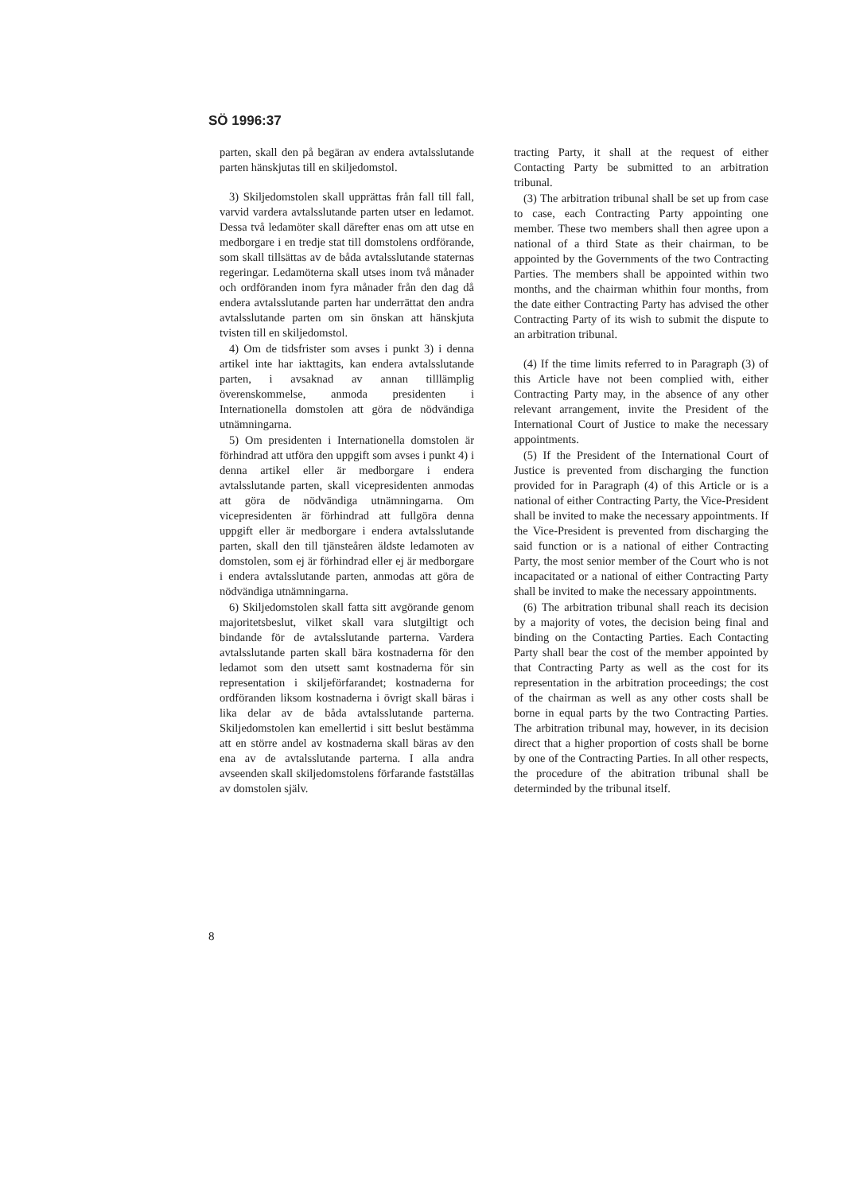SÖ 1996:37
parten, skall den på begäran av endera avtalsslutande parten hänskjutas till en skiljedomstol.
3) Skiljedomstolen skall upprättas från fall till fall, varvid vardera avtalsslutande parten utser en ledamot. Dessa två ledamöter skall därefter enas om att utse en medborgare i en tredje stat till domstolens ordförande, som skall tillsättas av de båda avtalsslutande staternas regeringar. Ledamöterna skall utses inom två månader och ordföranden inom fyra månader från den dag då endera avtalsslutande parten har underrättat den andra avtalsslutande parten om sin önskan att hänskjuta tvisten till en skiljedomstol.
4) Om de tidsfrister som avses i punkt 3) i denna artikel inte har iakttagits, kan endera avtalsslutande parten, i avsaknad av annan tilllämplig överenskommelse, anmoda presidenten i Internationella domstolen att göra de nödvändiga utnämningarna.
5) Om presidenten i Internationella domstolen är förhindrad att utföra den uppgift som avses i punkt 4) i denna artikel eller är medborgare i endera avtalsslutande parten, skall vicepresidenten anmodas att göra de nödvändiga utnämningarna. Om vicepresidenten är förhindrad att fullgöra denna uppgift eller är medborgare i endera avtalsslutande parten, skall den till tjänsteåren äldste ledamoten av domstolen, som ej är förhindrad eller ej är medborgare i endera avtalsslutande parten, anmodas att göra de nödvändiga utnämningarna.
6) Skiljedomstolen skall fatta sitt avgörande genom majoritetsbeslut, vilket skall vara slutgiltigt och bindande för de avtalsslutande parterna. Vardera avtalsslutande parten skall bära kostnaderna för den ledamot som den utsett samt kostnaderna för sin representation i skiljeförfarandet; kostnaderna for ordföranden liksom kostnaderna i övrigt skall bäras i lika delar av de båda avtalsslutande parterna. Skiljedomstolen kan emellertid i sitt beslut bestämma att en större andel av kostnaderna skall bäras av den ena av de avtalsslutande parterna. I alla andra avseenden skall skiljedomstolens förfarande fastställas av domstolen själv.
tracting Party, it shall at the request of either Contacting Party be submitted to an arbitration tribunal.
(3) The arbitration tribunal shall be set up from case to case, each Contracting Party appointing one member. These two members shall then agree upon a national of a third State as their chairman, to be appointed by the Governments of the two Contracting Parties. The members shall be appointed within two months, and the chairman whithin four months, from the date either Contracting Party has advised the other Contracting Party of its wish to submit the dispute to an arbitration tribunal.
(4) If the time limits referred to in Paragraph (3) of this Article have not been complied with, either Contracting Party may, in the absence of any other relevant arrangement, invite the President of the International Court of Justice to make the necessary appointments.
(5) If the President of the International Court of Justice is prevented from discharging the function provided for in Paragraph (4) of this Article or is a national of either Contracting Party, the Vice-President shall be invited to make the necessary appointments. If the Vice-President is prevented from discharging the said function or is a national of either Contracting Party, the most senior member of the Court who is not incapacitated or a national of either Contracting Party shall be invited to make the necessary appointments.
(6) The arbitration tribunal shall reach its decision by a majority of votes, the decision being final and binding on the Contacting Parties. Each Contacting Party shall bear the cost of the member appointed by that Contracting Party as well as the cost for its representation in the arbitration proceedings; the cost of the chairman as well as any other costs shall be borne in equal parts by the two Contracting Parties. The arbitration tribunal may, however, in its decision direct that a higher proportion of costs shall be borne by one of the Contracting Parties. In all other respects, the procedure of the abitration tribunal shall be determinded by the tribunal itself.
8